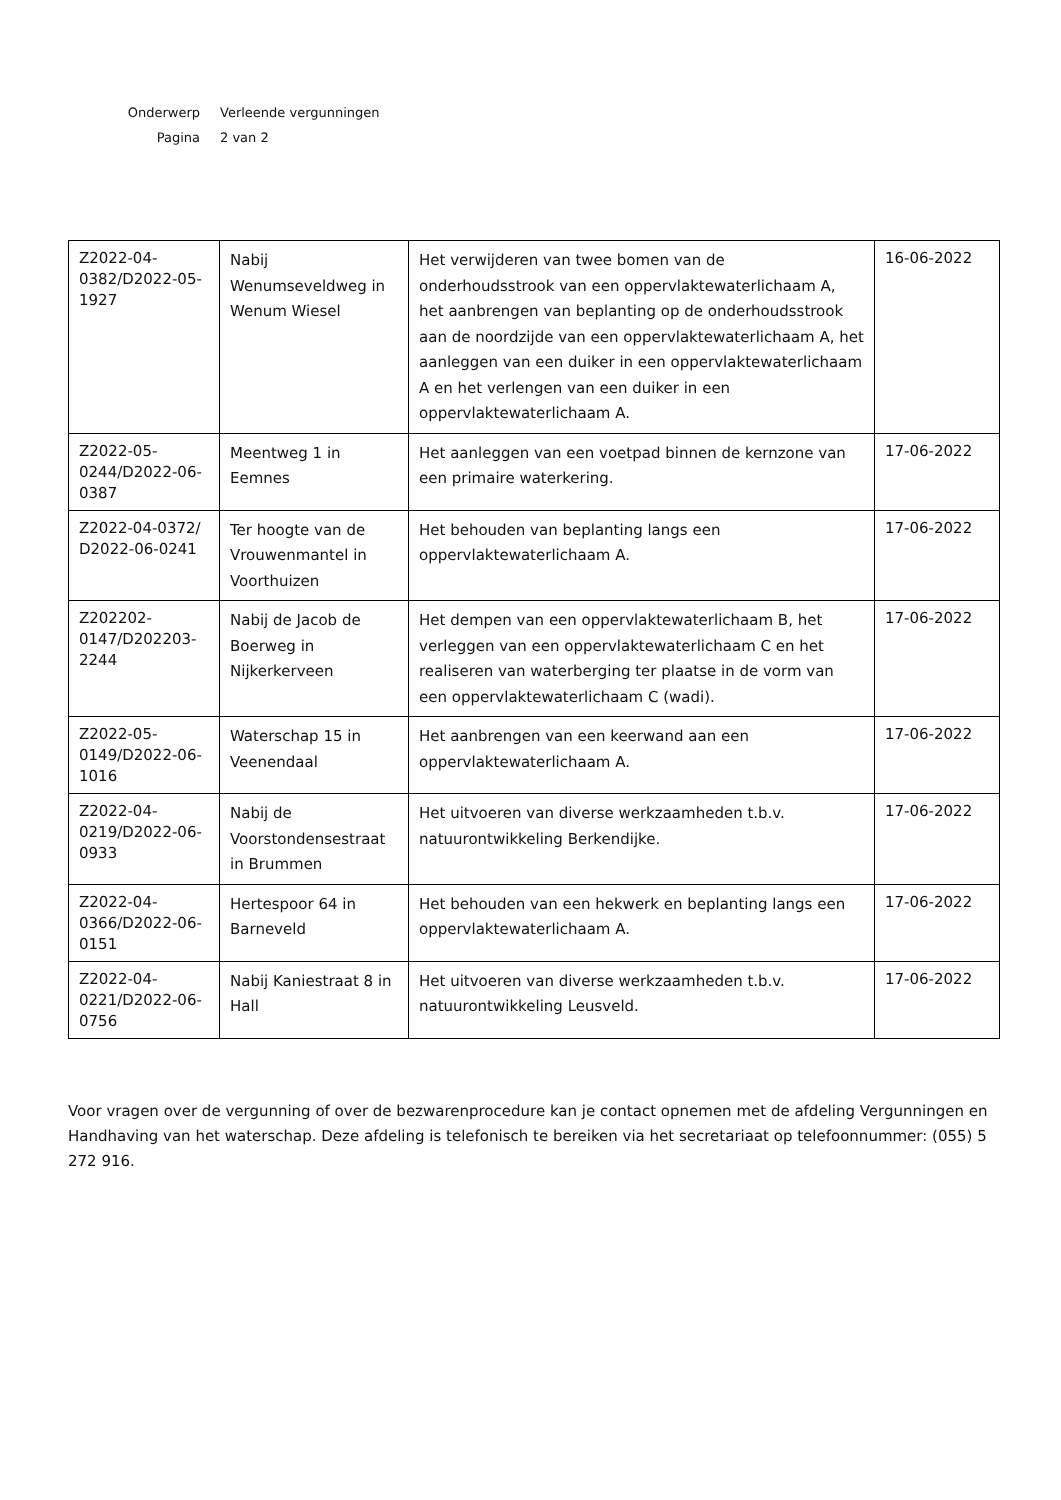Onderwerp Verleende vergunningen
Pagina 2 van 2
| Z2022-04-0382/D2022-05-1927 | Nabij Wenumseveldweg in Wenum Wiesel | Het verwijderen van twee bomen van de onderhoudsstrook van een oppervlaktewaterlichaam A, het aanbrengen van beplanting op de onderhoudsstrook aan de noordzijde van een oppervlaktewaterlichaam A, het aanleggen van een duiker in een oppervlaktewaterlichaam A en het verlengen van een duiker in een oppervlaktewaterlichaam A. | 16-06-2022 |
| Z2022-05-0244/D2022-06-0387 | Meentweg 1 in Eemnes | Het aanleggen van een voetpad binnen de kernzone van een primaire waterkering. | 17-06-2022 |
| Z2022-04-0372/ D2022-06-0241 | Ter hoogte van de Vrouwenmantel in Voorthuizen | Het behouden van beplanting langs een oppervlaktewaterlichaam A. | 17-06-2022 |
| Z202202-0147/D202203-2244 | Nabij de Jacob de Boerweg in Nijkerkerveen | Het dempen van een oppervlaktewaterlichaam B, het verleggen van een oppervlaktewaterlichaam C en het realiseren van waterberging ter plaatse in de vorm van een oppervlaktewaterlichaam C (wadi). | 17-06-2022 |
| Z2022-05-0149/D2022-06-1016 | Waterschap 15 in Veenendaal | Het aanbrengen van een keerwand aan een oppervlaktewaterlichaam A. | 17-06-2022 |
| Z2022-04-0219/D2022-06-0933 | Nabij de Voorstondensestraat in Brummen | Het uitvoeren van diverse werkzaamheden t.b.v. natuurontwikkeling Berkendijke. | 17-06-2022 |
| Z2022-04-0366/D2022-06-0151 | Hertespoor 64 in Barneveld | Het behouden van een hekwerk en beplanting langs een oppervlaktewaterlichaam A. | 17-06-2022 |
| Z2022-04-0221/D2022-06-0756 | Nabij Kaniestraat 8 in Hall | Het uitvoeren van diverse werkzaamheden t.b.v. natuurontwikkeling Leusveld. | 17-06-2022 |
Voor vragen over de vergunning of over de bezwarenprocedure kan je contact opnemen met de afdeling Vergunningen en Handhaving van het waterschap. Deze afdeling is telefonisch te bereiken via het secretariaat op telefoonnummer: (055) 5 272 916.